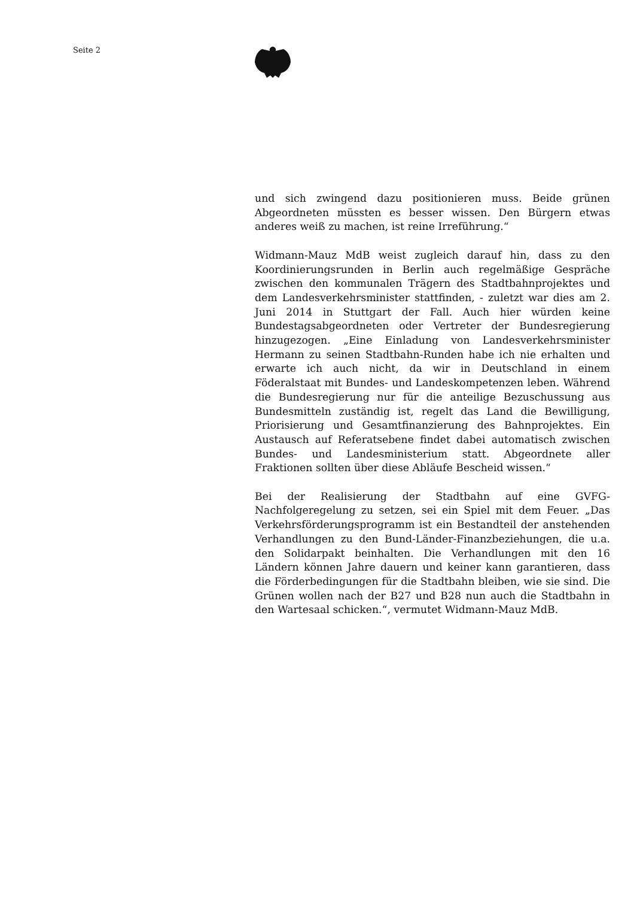Seite 2
und sich zwingend dazu positionieren muss. Beide grünen Abgeordneten müssten es besser wissen. Den Bürgern etwas anderes weiß zu machen, ist reine Irreführung.“
Widmann-Mauz MdB weist zugleich darauf hin, dass zu den Koordinierungsrunden in Berlin auch regelmäßige Gespräche zwischen den kommunalen Trägern des Stadtbahnprojektes und dem Landesverkehrsminister stattfinden, - zuletzt war dies am 2. Juni 2014 in Stuttgart der Fall. Auch hier würden keine Bundestagsabgeordneten oder Vertreter der Bundesregierung hinzugezogen. „Eine Einladung von Landesverkehrsminister Hermann zu seinen Stadtbahn-Runden habe ich nie erhalten und erwarte ich auch nicht, da wir in Deutschland in einem Föderalstaat mit Bundes- und Landeskompetenzen leben. Während die Bundesregierung nur für die anteilige Bezuschussung aus Bundesmitteln zuständig ist, regelt das Land die Bewilligung, Priorisierung und Gesamtfinanzierung des Bahnprojektes. Ein Austausch auf Referatsebene findet dabei automatisch zwischen Bundes- und Landesministerium statt. Abgeordnete aller Fraktionen sollten über diese Abläufe Bescheid wissen.“
Bei der Realisierung der Stadtbahn auf eine GVFG-Nachfolgeregelung zu setzen, sei ein Spiel mit dem Feuer. „Das Verkehrsförderungsprogramm ist ein Bestandteil der anstehenden Verhandlungen zu den Bund-Länder-Finanzbeziehungen, die u.a. den Solidarpakt beinhalten. Die Verhandlungen mit den 16 Ländern können Jahre dauern und keiner kann garantieren, dass die Förderbedingungen für die Stadtbahn bleiben, wie sie sind. Die Grünen wollen nach der B27 und B28 nun auch die Stadtbahn in den Wartesaal schicken.“, vermutet Widmann-Mauz MdB.